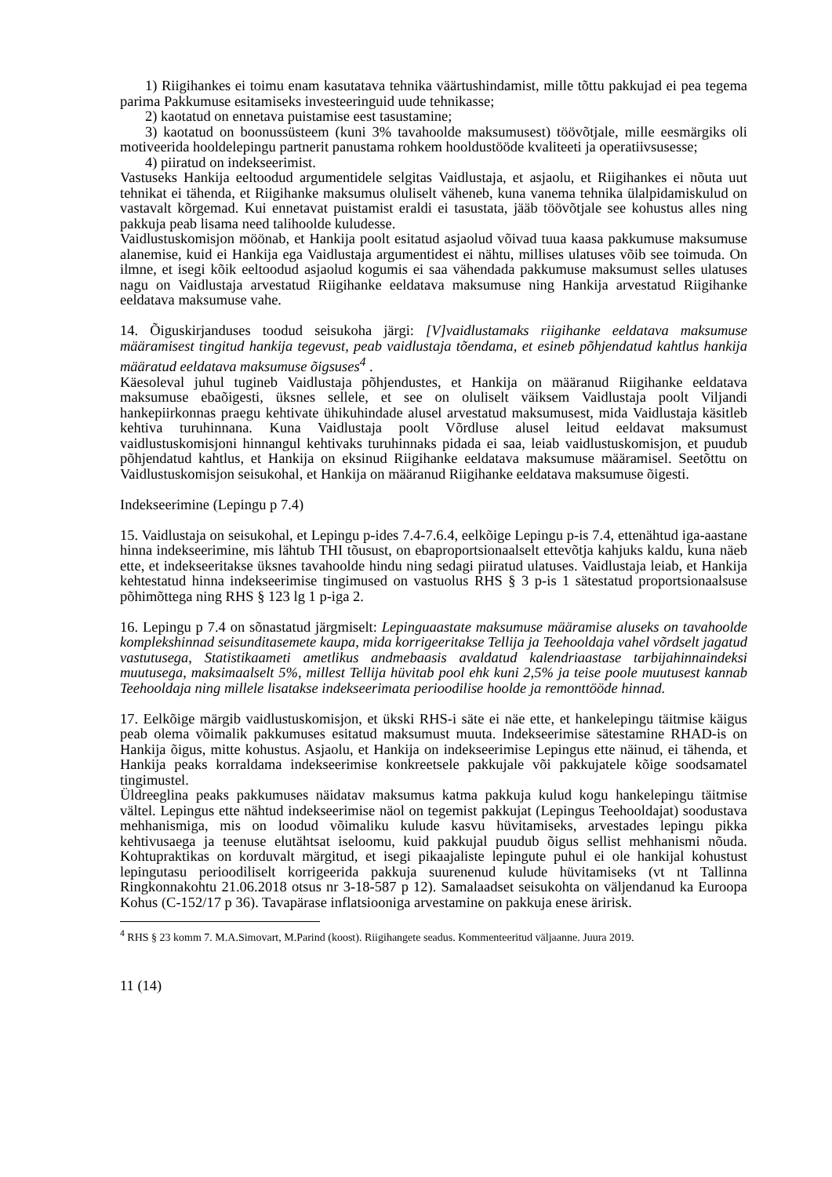1) Riigihankes ei toimu enam kasutatava tehnika väärtushindamist, mille tõttu pakkujad ei pea tegema parima Pakkumuse esitamiseks investeeringuid uude tehnikasse;
2) kaotatud on ennetava puistamise eest tasustamine;
3) kaotatud on boonussüsteem (kuni 3% tavahoolde maksumusest) töövõtjale, mille eesmärgiks oli motiveerida hooldelepingu partnerit panustama rohkem hooldustööde kvaliteeti ja operatiivsusesse;
4) piiratud on indekseerimist.
Vastuseks Hankija eeltoodud argumentidele selgitas Vaidlustaja, et asjaolu, et Riigihankes ei nõuta uut tehnikat ei tähenda, et Riigihanke maksumus oluliselt väheneb, kuna vanema tehnika ülalpidamiskulud on vastavalt kõrgemad. Kui ennetavat puistamist eraldi ei tasustata, jääb töövõtjale see kohustus alles ning pakkuja peab lisama need talihoolde kuludesse.
Vaidlustuskomisjon möönab, et Hankija poolt esitatud asjaolud võivad tuua kaasa pakkumuse maksumuse alanemise, kuid ei Hankija ega Vaidlustaja argumentidest ei nähtu, millises ulatuses võib see toimuda. On ilmne, et isegi kõik eeltoodud asjaolud kogumis ei saa vähendada pakkumuse maksumust selles ulatuses nagu on Vaidlustaja arvestatud Riigihanke eeldatava maksumuse ning Hankija arvestatud Riigihanke eeldatava maksumuse vahe.
14. Õiguskirjanduses toodud seisukoha järgi: [V]vaidlustamaks riigihanke eeldatava maksumuse määramisest tingitud hankija tegevust, peab vaidlustaja tõendama, et esineb põhjendatud kahtlus hankija määratud eeldatava maksumuse õigsuses<sup>4</sup> .
Käesoleval juhul tugineb Vaidlustaja põhjendustes, et Hankija on määranud Riigihanke eeldatava maksumuse ebaõigesti, üksnes sellele, et see on oluliselt väiksem Vaidlustaja poolt Viljandi hankepiirkonnas praegu kehtivate ühikuhindade alusel arvestatud maksumusest, mida Vaidlustaja käsitleb kehtiva turuhinnana. Kuna Vaidlustaja poolt Võrdluse alusel leitud eeldavat maksumust vaidlustuskomisjoni hinnangul kehtivaks turuhinnaks pidada ei saa, leiab vaidlustuskomisjon, et puudub põhjendatud kahtlus, et Hankija on eksinud Riigihanke eeldatava maksumuse määramisel. Seetõttu on Vaidlustuskomisjon seisukohal, et Hankija on määranud Riigihanke eeldatava maksumuse õigesti.
Indekseerimine (Lepingu p 7.4)
15. Vaidlustaja on seisukohal, et Lepingu p-ides 7.4-7.6.4, eelkõige Lepingu p-is 7.4, ettenähtud iga-aastane hinna indekseerimine, mis lähtub THI tõusust, on ebaproportsionaalselt ettevõtja kahjuks kaldu, kuna näeb ette, et indekseeritakse üksnes tavahoolde hindu ning sedagi piiratud ulatuses. Vaidlustaja leiab, et Hankija kehtestatud hinna indekseerimise tingimused on vastuolus RHS § 3 p-is 1 sätestatud proportsionaalsuse põhimõttega ning RHS § 123 lg 1 p-iga 2.
16. Lepingu p 7.4 on sõnastatud järgmiselt: Lepinguaastate maksumuse määramise aluseks on tavahoolde komplekshinnad seisunditasemete kaupa, mida korrigeeritakse Tellija ja Teehooldaja vahel võrdselt jagatud vastutusega, Statistikaameti ametlikus andmebaasis avaldatud kalendriaastase tarbijahinnaindeksi muutusega, maksimaalselt 5%, millest Tellija hüvitab pool ehk kuni 2,5% ja teise poole muutusest kannab Teehooldaja ning millele lisatakse indekseerimata perioodilise hoolde ja remonttööde hinnad.
17. Eelkõige märgib vaidlustuskomisjon, et ükski RHS-i säte ei näe ette, et hankelepingu täitmise käigus peab olema võimalik pakkumuses esitatud maksumust muuta. Indekseerimise sätestamine RHAD-is on Hankija õigus, mitte kohustus. Asjaolu, et Hankija on indekseerimise Lepingus ette näinud, ei tähenda, et Hankija peaks korraldama indekseerimise konkreetsele pakkujale või pakkujatele kõige soodsamatel tingimustel.
Üldreeglina peaks pakkumuses näidatav maksumus katma pakkuja kulud kogu hankelepingu täitmise vältel. Lepingus ette nähtud indekseerimise näol on tegemist pakkujat (Lepingus Teehooldajat) soodustava mehhanismiga, mis on loodud võimaliku kulude kasvu hüvitamiseks, arvestades lepingu pikka kehtivusaega ja teenuse elutähtsat iseloomu, kuid pakkujal puudub õigus sellist mehhanismi nõuda. Kohtupraktikas on korduvalt märgitud, et isegi pikaajaliste lepingute puhul ei ole hankijal kohustust lepingutasu perioodiliselt korrigeerida pakkuja suurenenud kulude hüvitamiseks (vt nt Tallinna Ringkonnakohtu 21.06.2018 otsus nr 3-18-587 p 12). Samalaadset seisukohta on väljendanud ka Euroopa Kohus (C-152/17 p 36). Tavapärase inflatsiooniga arvestamine on pakkuja enese äririsk.
<sup>4</sup> RHS § 23 komm 7. M.A.Simovart, M.Parind (koost). Riigihangete seadus. Kommenteeritud väljaanne. Juura 2019.
11 (14)